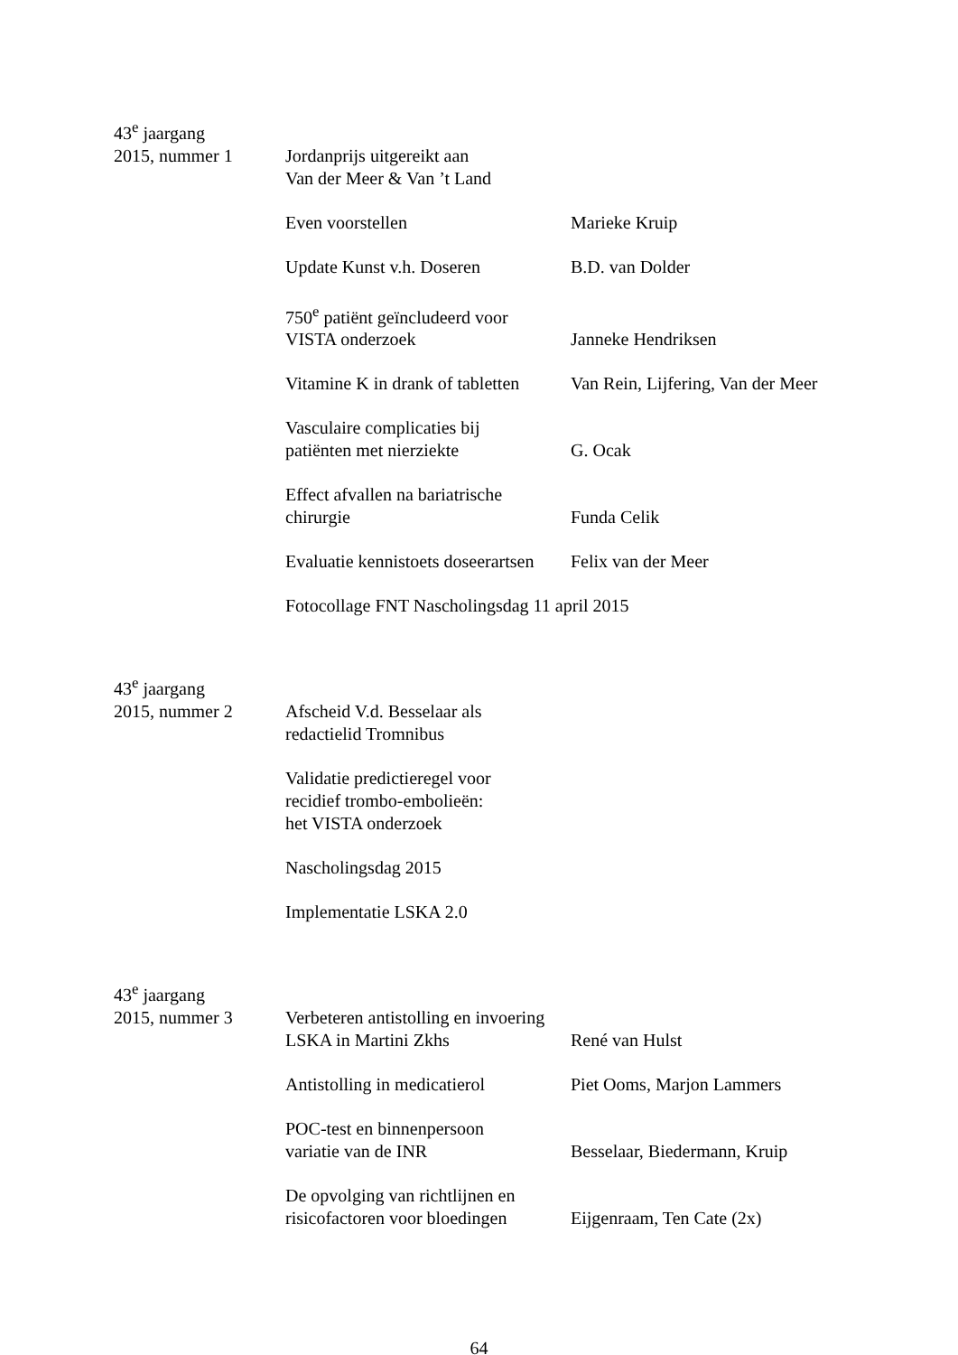| 43<sup>e</sup> jaargang | | |
| 2015, nummer 1 | Jordanprijs uitgereikt aan Van der Meer & Van ’t Land | |
| | Even voorstellen | Marieke Kruip |
| | Update Kunst v.h. Doseren | B.D. van Dolder |
| | 750<sup>e</sup> patiënt geïncludeerd voor VISTA onderzoek | Janneke Hendriksen |
| | Vitamine K in drank of tabletten | Van Rein, Lijfering, Van der Meer |
| | Vasculaire complicaties bij patiënten met nierziekte | G. Ocak |
| | Effect afvallen na bariatrische chirurgie | Funda Celik |
| | Evaluatie kennistoets doseerartsen | Felix van der Meer |
| | Fotocollage FNT Nascholingsdag 11 april 2015 | |
| 43<sup>e</sup> jaargang | | |
| 2015, nummer 2 | Afscheid V.d. Besselaar als redactielid Tromnibus | |
| | Validatie predictieregel voor recidief trombo-embolieën: het VISTA onderzoek | |
| | Nascholingsdag 2015 | |
| | Implementatie LSKA 2.0 | |
| 43<sup>e</sup> jaargang | | |
| 2015, nummer 3 | Verbeteren antistolling en invoering LSKA in Martini Zkhs | René van Hulst |
| | Antistolling in medicatierol | Piet Ooms, Marjon Lammers |
| | POC-test en binnenpersoon variatie van de INR | Besselaar, Biedermann, Kruip |
| | De opvolging van richtlijnen en risicofactoren voor bloedingen | Eijgenraam, Ten Cate (2x) |
64